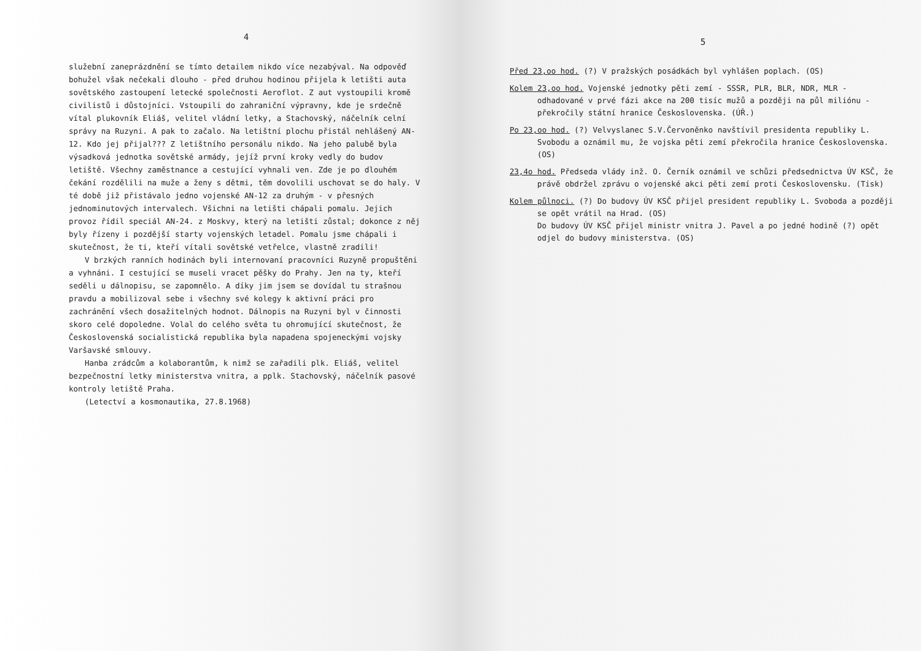4
služební zaneprázdnění se tímto detailem nikdo více nezabýval. Na odpověď bohužel však nečekali dlouho - před druhou hodinou přijela k letišti auta sovětského zastoupení letecké společnosti Aeroflot. Z aut vystoupili kromě civilistů i důstojníci. Vstoupili do zahraniční výpravny, kde je srdečně vítal plukovník Eliáš, velitel vládní letky, a Stachovský, náčelník celní správy na Ruzyni. A pak to začalo. Na letištní plochu přistál nehlášený AN-12. Kdo jej přijal??? Z letištního personálu nikdo. Na jeho palubě byla výsadková jednotka sovětské armády, jejíž první kroky vedly do budov letiště. Všechny zaměstnance a cestující vyhnali ven. Zde je po dlouhém čekání rozdělili na muže a ženy s dětmi, těm dovolili uschovat se do haly. V té době již přistávalo jedno vojenské AN-12 za druhým - v přesných jednominutových intervalech. Všichni na letišti chápali pomalu. Jejich provoz řídil speciál AN-24. z Moskvy, který na letišti zůstal; dokonce z něj byly řízeny i pozdější starty vojenských letadel. Pomalu jsme chápali i skutečnost, že ti, kteří vítali sovětské vetřelce, vlastně zradili!
V brzkých ranních hodinách byli internovaní pracovníci Ruzyně propuštěni a vyhnáni. I cestující se museli vracet pěšky do Prahy. Jen na ty, kteří seděli u dálnopisu, se zapomnělo. A díky jim jsem se dovídal tu strašnou pravdu a mobilizoval sebe i všechny své kolegy k aktivní práci pro zachránění všech dosažitelných hodnot. Dálnopis na Ruzyni byl v činnosti skoro celé dopoledne. Volal do celého světa tu ohromující skutečnost, že Československá socialistická republika byla napadena spojeneckými vojsky Varšavské smlouvy.
Hanba zrádcům a kolaborantům, k nimž se zařadili plk. Eliáš, velitel bezpečnostní letky ministerstva vnitra, a pplk. Stachovský, náčelník pasové kontroly letiště Praha.
(Letectví a kosmonautika, 27.8.1968)
5
Před 23,oo hod. (?) V pražských posádkách byl vyhlášen poplach. (OS)
Kolem 23,oo hod. Vojenské jednotky pěti zemí - SSSR, PLR, BLR, NDR, MLR - odhadované v prvé fázi akce na 200 tisíc mužů a později na půl miliónu - překročily státní hranice Československa. (ÚŘ.)
Po 23,oo hod. (?) Velvyslanec S.V.Červoněnko navštívil presidenta republiky L. Svobodu a oznámil mu, že vojska pěti zemí překročila hranice Československa. (OS)
23,4o hod. Předseda vlády inž. O. Černík oznámil ve schůzi předsednictva ÚV KSČ, že právě obdržel zprávu o vojenské akci pěti zemí proti Československu. (Tisk)
Kolem půlnoci. (?) Do budovy ÚV KSČ přijel president republiky L. Svoboda a později se opět vrátil na Hrad. (OS)
Do budovy ÚV KSČ přijel ministr vnitra J. Pavel a po jedné hodině (?) opět odjel do budovy ministerstva. (OS)